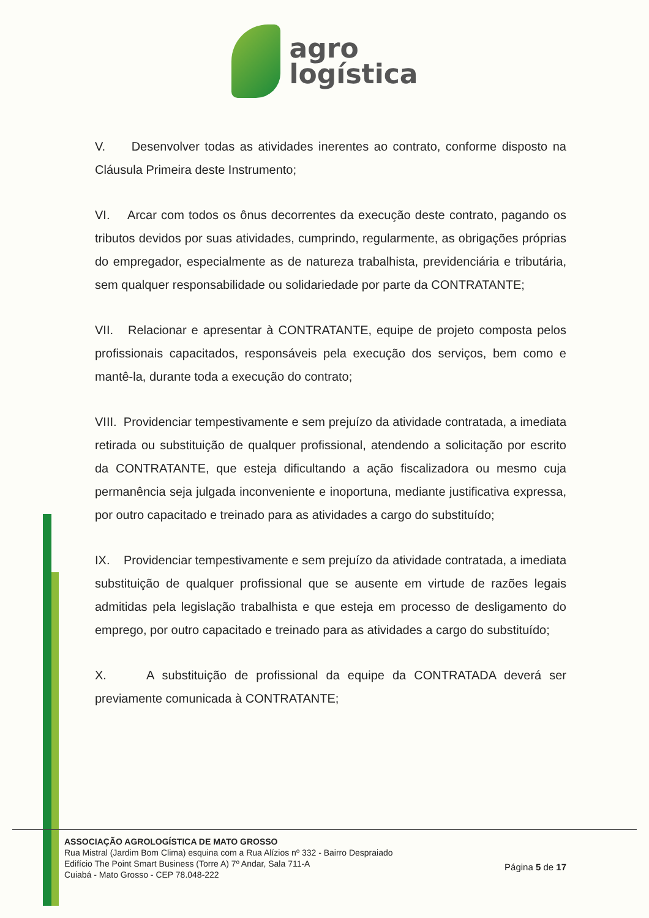agro
logística
V. Desenvolver todas as atividades inerentes ao contrato, conforme disposto na Cláusula Primeira deste Instrumento;
VI. Arcar com todos os ônus decorrentes da execução deste contrato, pagando os tributos devidos por suas atividades, cumprindo, regularmente, as obrigações próprias do empregador, especialmente as de natureza trabalhista, previdenciária e tributária, sem qualquer responsabilidade ou solidariedade por parte da CONTRATANTE;
VII. Relacionar e apresentar à CONTRATANTE, equipe de projeto composta pelos profissionais capacitados, responsáveis pela execução dos serviços, bem como e mantê-la, durante toda a execução do contrato;
VIII. Providenciar tempestivamente e sem prejuízo da atividade contratada, a imediata retirada ou substituição de qualquer profissional, atendendo a solicitação por escrito da CONTRATANTE, que esteja dificultando a ação fiscalizadora ou mesmo cuja permanência seja julgada inconveniente e inoportuna, mediante justificativa expressa, por outro capacitado e treinado para as atividades a cargo do substituído;
IX. Providenciar tempestivamente e sem prejuízo da atividade contratada, a imediata substituição de qualquer profissional que se ausente em virtude de razões legais admitidas pela legislação trabalhista e que esteja em processo de desligamento do emprego, por outro capacitado e treinado para as atividades a cargo do substituído;
X. A substituição de profissional da equipe da CONTRATADA deverá ser previamente comunicada à CONTRATANTE;
ASSOCIAÇÃO AGROLOGÍSTICA DE MATO GROSSO
Rua Mistral (Jardim Bom Clima) esquina com a Rua Alízios nº 332 - Bairro Despraiado
Edifício The Point Smart Business (Torre A) 7º Andar, Sala 711-A
Cuiabá - Mato Grosso - CEP 78.048-222
Página 5 de 17